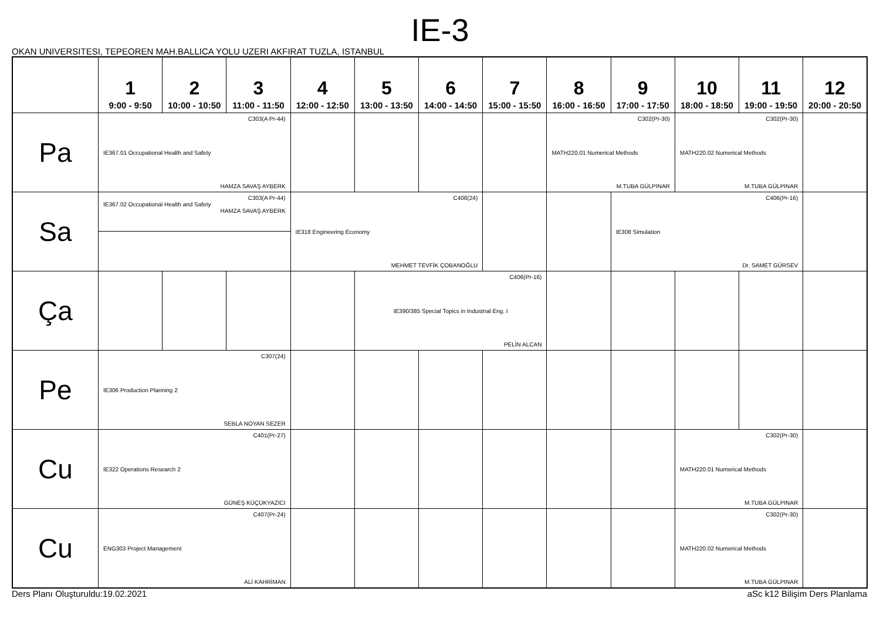IE-3
OKAN UNIVERSITESI, TEPEOREN MAH.BALLICA YOLU UZERI AKFIRAT TUZLA, ISTANBUL
| | 1 9:00 - 9:50 | 2 10:00 - 10:50 | 3 11:00 - 11:50 | 4 12:00 - 12:50 | 5 13:00 - 13:50 | 6 14:00 - 14:50 | 7 15:00 - 15:50 | 8 16:00 - 16:50 | 9 17:00 - 17:50 | 10 18:00 - 18:50 | 11 19:00 - 19:50 | 12 20:00 - 20:50 |
| --- | --- | --- | --- | --- | --- | --- | --- | --- | --- | --- | --- | --- |
| Pa | C303(A Pr-44) IE367.01 Occupational Health and Safety HAMZA SAVAŞ AYBERK | | | | | | | C302(Pr-30) MATH220.01 Numerical Methods M.TUBA GÜLPINAR | | C302(Pr-30) MATH220.02 Numerical Methods M.TUBA GÜLPINAR | | |
| Sa | C303(A Pr-44) IE367.02 Occupational Health and Safety HAMZA SAVAŞ AYBERK | | | C408(24) IE318 Engineering Economy MEHMET TEVFİK ÇOBANOĞLU | | | | | C406(Pr-16) IE308 Simulation Dr. SAMET GÜRSEV | | | |
| Ça | | | | | C406(Pr-16) IE390/385 Special Topics in Industrial Eng. I PELİN ALCAN | | | | | | | |
| Pe | C307(24) IE306 Production Planning 2 SEBLA NOYAN SEZER | | | | | | | | | | | |
| Cu | C401(Pr-27) IE322 Operations Research 2 GÜNEŞ KÜÇÜKYAZICI | | | | | | | | | C302(Pr-30) MATH220.01 Numerical Methods M.TUBA GÜLPINAR | | |
| Cu | C407(Pr-24) ENG303 Project Management ALİ KAHRİMAN | | | | | | | | | C302(Pr-30) MATH220.02 Numerical Methods M.TUBA GÜLPINAR | | |
Ders Planı Oluşturuldu:19.02.2021 aSc k12 Bilişim Ders Planlama